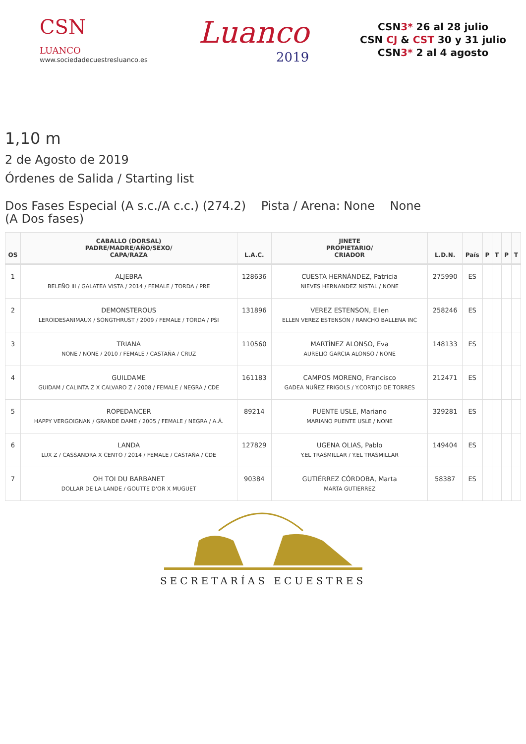CSN
LUANCO
www.sociedadecuestresluanco.es
Luanco
2019
CSN3* 26 al 28 julio
CSN CJ & CST 30 y 31 julio
CSN3* 2 al 4 agosto
1,10 m
2 de Agosto de 2019
Órdenes de Salida / Starting list
Dos Fases Especial (A s.c./A c.c.) (274.2) Pista / Arena: None None
(A Dos fases)
| OS | CABALLO (DORSAL) PADRE/MADRE/AÑO/SEXO/ CAPA/RAZA | L.A.C. | JINETE PROPIETARIO/ CRIADOR | L.D.N. | País | P | T | P | T |
| --- | --- | --- | --- | --- | --- | --- | --- | --- | --- |
| 1 | ALJEBRA BELEÑO III / GALATEA VISTA / 2014 / FEMALE / TORDA / PRE | 128636 | CUESTA HERNÁNDEZ, Patricia NIEVES HERNANDEZ NISTAL / NONE | 275990 | ES | | | | |
| 2 | DEMONSTEROUS LEROIDESANIMAUX / SONGTHRUST / 2009 / FEMALE / TORDA / PSI | 131896 | VEREZ ESTENSON, Ellen ELLEN VEREZ ESTENSON / RANCHO BALLENA INC | 258246 | ES | | | | |
| 3 | TRIANA NONE / NONE / 2010 / FEMALE / CASTAÑA / CRUZ | 110560 | MARTÍNEZ ALONSO, Eva AURELIO GARCIA ALONSO / NONE | 148133 | ES | | | | |
| 4 | GUILDAME GUIDAM / CALINTA Z X CALVARO Z / 2008 / FEMALE / NEGRA / CDE | 161183 | CAMPOS MORENO, Francisco GADEA NUÑEZ FRIGOLS / Y.CORTIJO DE TORRES | 212471 | ES | | | | |
| 5 | ROPEDANCER HAPPY VERGOIGNAN / GRANDE DAME / 2005 / FEMALE / NEGRA / A.Á. | 89214 | PUENTE USLE, Mariano MARIANO PUENTE USLE / NONE | 329281 | ES | | | | |
| 6 | LANDA LUX Z / CASSANDRA X CENTO / 2014 / FEMALE / CASTAÑA / CDE | 127829 | UGENA OLIAS, Pablo Y.EL TRASMILLAR / Y.EL TRASMILLAR | 149404 | ES | | | | |
| 7 | OH TOI DU BARBANET DOLLAR DE LA LANDE / GOUTTE D'OR X MUGUET | 90384 | GUTIÉRREZ CÓRDOBA, Marta MARTA GUTIERREZ | 58387 | ES | | | | |
SECRETARÍAS ECUESTRES